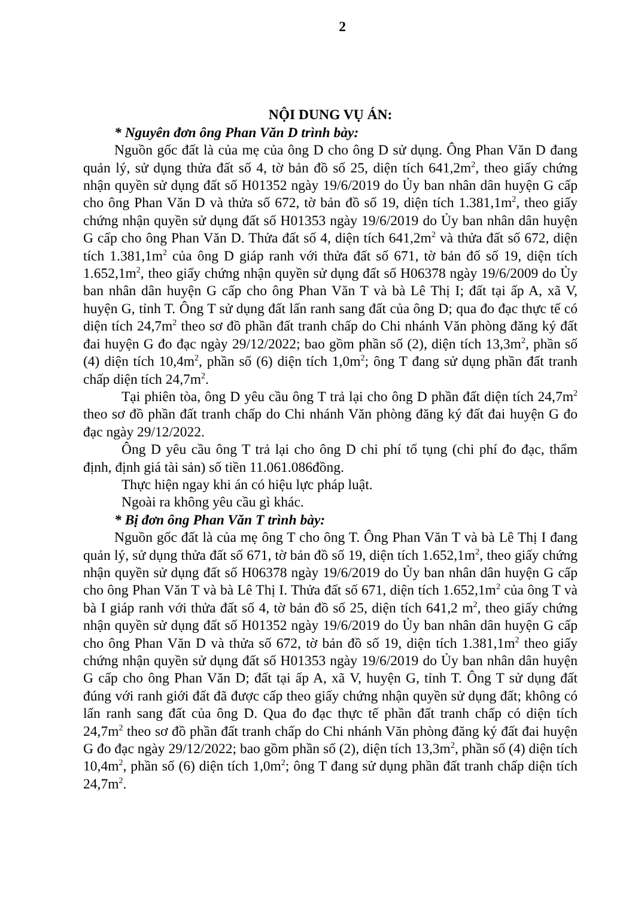2
NỘI DUNG VỤ ÁN:
* Nguyên đơn ông Phan Văn D trình bày:
Nguồn gốc đất là của mẹ của ông D cho ông D sử dụng. Ông Phan Văn D đang quản lý, sử dụng thửa đất số 4, tờ bản đồ số 25, diện tích 641,2m<sup>2</sup>, theo giấy chứng nhận quyền sử dụng đất số H01352 ngày 19/6/2019 do Ủy ban nhân dân huyện G cấp cho ông Phan Văn D và thửa số 672, tờ bản đồ số 19, diện tích 1.381,1m<sup>2</sup>, theo giấy chứng nhận quyền sử dụng đất số H01353 ngày 19/6/2019 do Ủy ban nhân dân huyện G cấp cho ông Phan Văn D. Thửa đất số 4, diện tích 641,2m<sup>2</sup> và thửa đất số 672, diện tích 1.381,1m<sup>2</sup> của ông D giáp ranh với thửa đất số 671, tờ bản đố số 19, diện tích 1.652,1m<sup>2</sup>, theo giấy chứng nhận quyền sử dụng đất số H06378 ngày 19/6/2009 do Ủy ban nhân dân huyện G cấp cho ông Phan Văn T và bà Lê Thị I; đất tại ấp A, xã V, huyện G, tỉnh T. Ông T sử dụng đất lấn ranh sang đất của ông D; qua đo đạc thực tế có diện tích 24,7m<sup>2</sup> theo sơ đồ phần đất tranh chấp do Chi nhánh Văn phòng đăng ký đất đai huyện G đo đạc ngày 29/12/2022; bao gồm phần số (2), diện tích 13,3m<sup>2</sup>, phần số (4) diện tích 10,4m<sup>2</sup>, phần số (6) diện tích 1,0m<sup>2</sup>; ông T đang sử dụng phần đất tranh chấp diện tích 24,7m<sup>2</sup>.
Tại phiên tòa, ông D yêu cầu ông T trả lại cho ông D phần đất diện tích 24,7m<sup>2</sup> theo sơ đồ phần đất tranh chấp do Chi nhánh Văn phòng đăng ký đất đai huyện G đo đạc ngày 29/12/2022.
Ông D yêu cầu ông T trả lại cho ông D chi phí tố tụng (chi phí đo đạc, thẩm định, định giá tài sản) số tiền 11.061.086đồng.
Thực hiện ngay khi án có hiệu lực pháp luật.
Ngoài ra không yêu cầu gì khác.
* Bị đơn ông Phan Văn T trình bày:
Nguồn gốc đất là của mẹ ông T cho ông T. Ông Phan Văn T và bà Lê Thị I đang quản lý, sử dụng thửa đất số 671, tờ bản đồ số 19, diện tích 1.652,1m<sup>2</sup>, theo giấy chứng nhận quyền sử dụng đất số H06378 ngày 19/6/2019 do Ủy ban nhân dân huyện G cấp cho ông Phan Văn T và bà Lê Thị I. Thửa đất số 671, diện tích 1.652,1m<sup>2</sup> của ông T và bà I giáp ranh với thửa đất số 4, tờ bản đồ số 25, diện tích 641,2 m<sup>2</sup>, theo giấy chứng nhận quyền sử dụng đất số H01352 ngày 19/6/2019 do Ủy ban nhân dân huyện G cấp cho ông Phan Văn D và thửa số 672, tờ bản đồ số 19, diện tích 1.381,1m<sup>2</sup> theo giấy chứng nhận quyền sử dụng đất số H01353 ngày 19/6/2019 do Ủy ban nhân dân huyện G cấp cho ông Phan Văn D; đất tại ấp A, xã V, huyện G, tỉnh T. Ông T sử dụng đất đúng với ranh giới đất đã được cấp theo giấy chứng nhận quyền sử dụng đất; không có lấn ranh sang đất của ông D. Qua đo đạc thực tế phần đất tranh chấp có diện tích 24,7m<sup>2</sup> theo sơ đồ phần đất tranh chấp do Chi nhánh Văn phòng đăng ký đất đai huyện G đo đạc ngày 29/12/2022; bao gồm phần số (2), diện tích 13,3m<sup>2</sup>, phần số (4) diện tích 10,4m<sup>2</sup>, phần số (6) diện tích 1,0m<sup>2</sup>; ông T đang sử dụng phần đất tranh chấp diện tích 24,7m<sup>2</sup>.